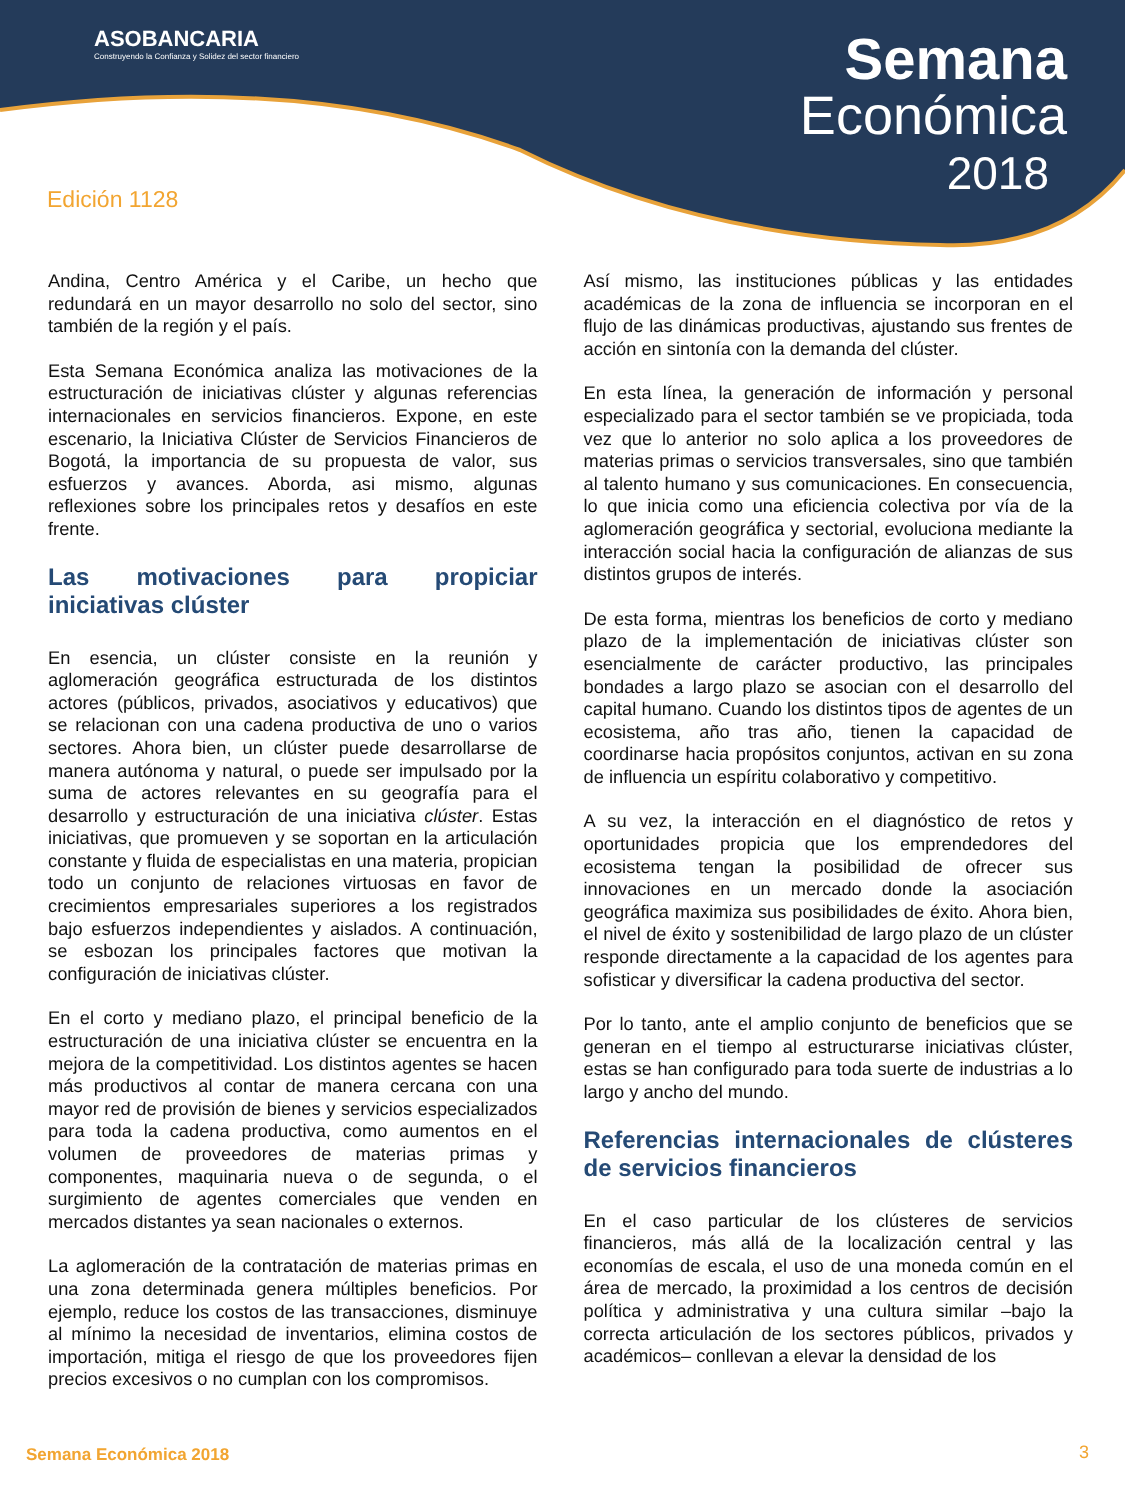ASOBANCARIA
Construyendo la Confianza y Solidez del sector financiero
Semana
Económica
2018
Edición 1128
Andina, Centro América y el Caribe, un hecho que redundará en un mayor desarrollo no solo del sector, sino también de la región y el país.
Esta Semana Económica analiza las motivaciones de la estructuración de iniciativas clúster y algunas referencias internacionales en servicios financieros. Expone, en este escenario, la Iniciativa Clúster de Servicios Financieros de Bogotá, la importancia de su propuesta de valor, sus esfuerzos y avances. Aborda, asi mismo, algunas reflexiones sobre los principales retos y desafíos en este frente.
Las motivaciones para propiciar iniciativas clúster
En esencia, un clúster consiste en la reunión y aglomeración geográfica estructurada de los distintos actores (públicos, privados, asociativos y educativos) que se relacionan con una cadena productiva de uno o varios sectores. Ahora bien, un clúster puede desarrollarse de manera autónoma y natural, o puede ser impulsado por la suma de actores relevantes en su geografía para el desarrollo y estructuración de una iniciativa clúster. Estas iniciativas, que promueven y se soportan en la articulación constante y fluida de especialistas en una materia, propician todo un conjunto de relaciones virtuosas en favor de crecimientos empresariales superiores a los registrados bajo esfuerzos independientes y aislados. A continuación, se esbozan los principales factores que motivan la configuración de iniciativas clúster.
En el corto y mediano plazo, el principal beneficio de la estructuración de una iniciativa clúster se encuentra en la mejora de la competitividad. Los distintos agentes se hacen más productivos al contar de manera cercana con una mayor red de provisión de bienes y servicios especializados para toda la cadena productiva, como aumentos en el volumen de proveedores de materias primas y componentes, maquinaria nueva o de segunda, o el surgimiento de agentes comerciales que venden en mercados distantes ya sean nacionales o externos.
La aglomeración de la contratación de materias primas en una zona determinada genera múltiples beneficios. Por ejemplo, reduce los costos de las transacciones, disminuye al mínimo la necesidad de inventarios, elimina costos de importación, mitiga el riesgo de que los proveedores fijen precios excesivos o no cumplan con los compromisos.
Así mismo, las instituciones públicas y las entidades académicas de la zona de influencia se incorporan en el flujo de las dinámicas productivas, ajustando sus frentes de acción en sintonía con la demanda del clúster.
En esta línea, la generación de información y personal especializado para el sector también se ve propiciada, toda vez que lo anterior no solo aplica a los proveedores de materias primas o servicios transversales, sino que también al talento humano y sus comunicaciones. En consecuencia, lo que inicia como una eficiencia colectiva por vía de la aglomeración geográfica y sectorial, evoluciona mediante la interacción social hacia la configuración de alianzas de sus distintos grupos de interés.
De esta forma, mientras los beneficios de corto y mediano plazo de la implementación de iniciativas clúster son esencialmente de carácter productivo, las principales bondades a largo plazo se asocian con el desarrollo del capital humano. Cuando los distintos tipos de agentes de un ecosistema, año tras año, tienen la capacidad de coordinarse hacia propósitos conjuntos, activan en su zona de influencia un espíritu colaborativo y competitivo.
A su vez, la interacción en el diagnóstico de retos y oportunidades propicia que los emprendedores del ecosistema tengan la posibilidad de ofrecer sus innovaciones en un mercado donde la asociación geográfica maximiza sus posibilidades de éxito. Ahora bien, el nivel de éxito y sostenibilidad de largo plazo de un clúster responde directamente a la capacidad de los agentes para sofisticar y diversificar la cadena productiva del sector.
Por lo tanto, ante el amplio conjunto de beneficios que se generan en el tiempo al estructurarse iniciativas clúster, estas se han configurado para toda suerte de industrias a lo largo y ancho del mundo.
Referencias internacionales de clústeres de servicios financieros
En el caso particular de los clústeres de servicios financieros, más allá de la localización central y las economías de escala, el uso de una moneda común en el área de mercado, la proximidad a los centros de decisión política y administrativa y una cultura similar –bajo la correcta articulación de los sectores públicos, privados y académicos– conllevan a elevar la densidad de los
Semana Económica 2018 3